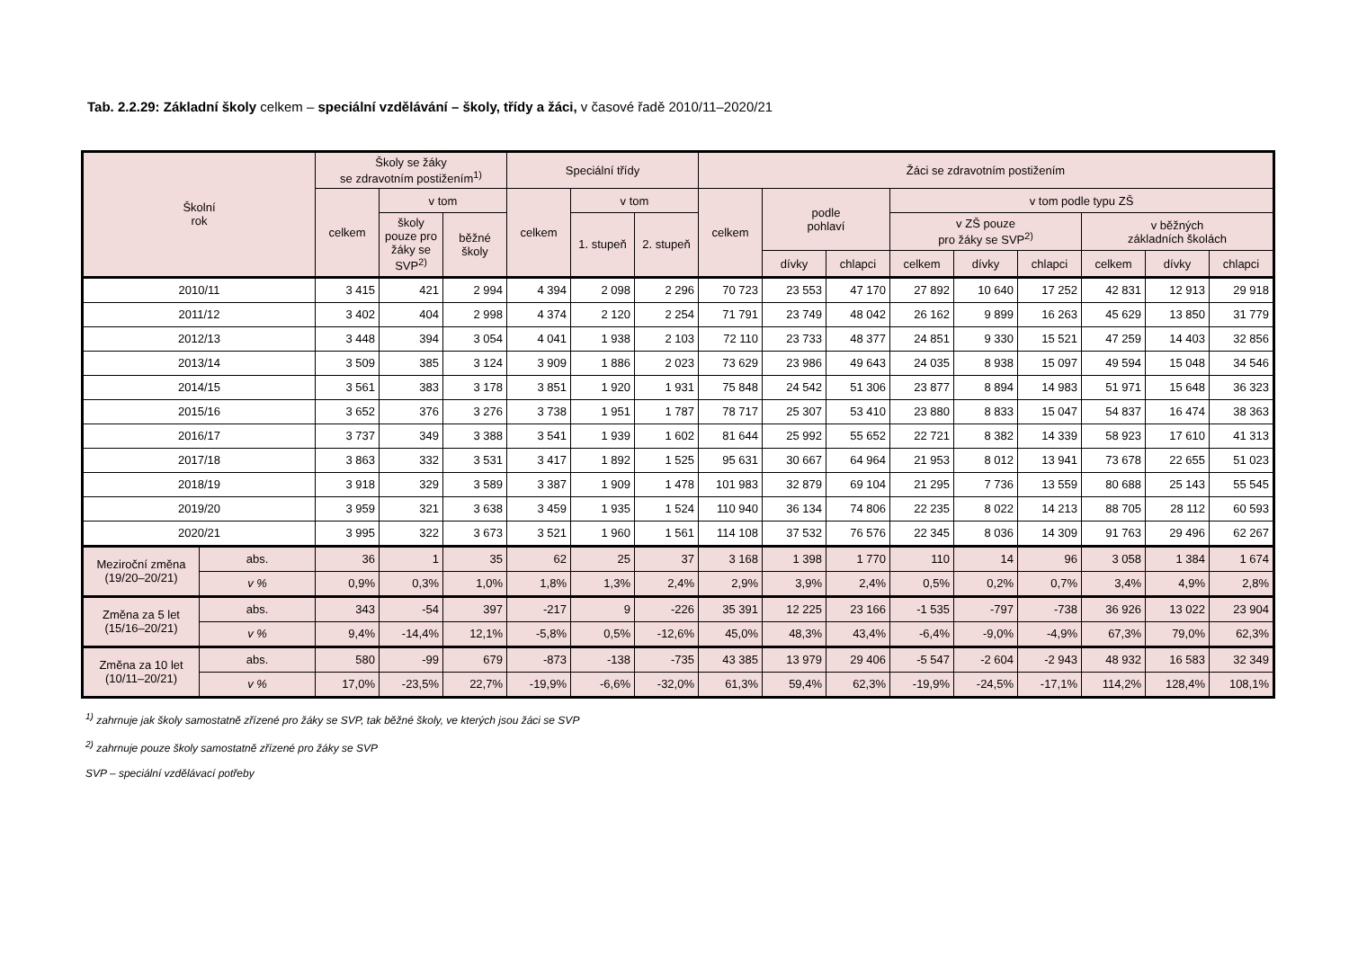Tab. 2.2.29: Základní školy celkem – speciální vzdělávání – školy, třídy a žáci, v časové řadě 2010/11–2020/21
| Školní rok | | Školy se žáky se zdravotním postižením<sup>1)</sup> | | | Speciální třídy | | | Žáci se zdravotním postižením | | | | | | | | |
| --- | --- | --- | --- | --- | --- | --- | --- | --- | --- | --- | --- | --- | --- | --- | --- | --- |
| | | celkem | v tom | | celkem | v tom | | celkem | podle pohlaví | | v tom podle typu ZŠ | | | | | |
| | | | školy pouze pro žáky se SVP<sup>2)</sup> | běžné školy | | 1. stupeň | 2. stupeň | | | | v ZŠ pouze pro žáky se SVP<sup>2)</sup> | | | v běžných základních školách | | |
| | | | | | | | | | dívky | chlapci | celkem | dívky | chlapci | celkem | dívky | chlapci |
| 2010/11 | | 3 415 | 421 | 2 994 | 4 394 | 2 098 | 2 296 | 70 723 | 23 553 | 47 170 | 27 892 | 10 640 | 17 252 | 42 831 | 12 913 | 29 918 |
| 2011/12 | | 3 402 | 404 | 2 998 | 4 374 | 2 120 | 2 254 | 71 791 | 23 749 | 48 042 | 26 162 | 9 899 | 16 263 | 45 629 | 13 850 | 31 779 |
| 2012/13 | | 3 448 | 394 | 3 054 | 4 041 | 1 938 | 2 103 | 72 110 | 23 733 | 48 377 | 24 851 | 9 330 | 15 521 | 47 259 | 14 403 | 32 856 |
| 2013/14 | | 3 509 | 385 | 3 124 | 3 909 | 1 886 | 2 023 | 73 629 | 23 986 | 49 643 | 24 035 | 8 938 | 15 097 | 49 594 | 15 048 | 34 546 |
| 2014/15 | | 3 561 | 383 | 3 178 | 3 851 | 1 920 | 1 931 | 75 848 | 24 542 | 51 306 | 23 877 | 8 894 | 14 983 | 51 971 | 15 648 | 36 323 |
| 2015/16 | | 3 652 | 376 | 3 276 | 3 738 | 1 951 | 1 787 | 78 717 | 25 307 | 53 410 | 23 880 | 8 833 | 15 047 | 54 837 | 16 474 | 38 363 |
| 2016/17 | | 3 737 | 349 | 3 388 | 3 541 | 1 939 | 1 602 | 81 644 | 25 992 | 55 652 | 22 721 | 8 382 | 14 339 | 58 923 | 17 610 | 41 313 |
| 2017/18 | | 3 863 | 332 | 3 531 | 3 417 | 1 892 | 1 525 | 95 631 | 30 667 | 64 964 | 21 953 | 8 012 | 13 941 | 73 678 | 22 655 | 51 023 |
| 2018/19 | | 3 918 | 329 | 3 589 | 3 387 | 1 909 | 1 478 | 101 983 | 32 879 | 69 104 | 21 295 | 7 736 | 13 559 | 80 688 | 25 143 | 55 545 |
| 2019/20 | | 3 959 | 321 | 3 638 | 3 459 | 1 935 | 1 524 | 110 940 | 36 134 | 74 806 | 22 235 | 8 022 | 14 213 | 88 705 | 28 112 | 60 593 |
| 2020/21 | | 3 995 | 322 | 3 673 | 3 521 | 1 960 | 1 561 | 114 108 | 37 532 | 76 576 | 22 345 | 8 036 | 14 309 | 91 763 | 29 496 | 62 267 |
| Meziroční změna (19/20–20/21) | abs. | 36 | 1 | 35 | 62 | 25 | 37 | 3 168 | 1 398 | 1 770 | 110 | 14 | 96 | 3 058 | 1 384 | 1 674 |
| | v % | 0,9% | 0,3% | 1,0% | 1,8% | 1,3% | 2,4% | 2,9% | 3,9% | 2,4% | 0,5% | 0,2% | 0,7% | 3,4% | 4,9% | 2,8% |
| Změna za 5 let (15/16–20/21) | abs. | 343 | -54 | 397 | -217 | 9 | -226 | 35 391 | 12 225 | 23 166 | -1 535 | -797 | -738 | 36 926 | 13 022 | 23 904 |
| | v % | 9,4% | -14,4% | 12,1% | -5,8% | 0,5% | -12,6% | 45,0% | 48,3% | 43,4% | -6,4% | -9,0% | -4,9% | 67,3% | 79,0% | 62,3% |
| Změna za 10 let (10/11–20/21) | abs. | 580 | -99 | 679 | -873 | -138 | -735 | 43 385 | 13 979 | 29 406 | -5 547 | -2 604 | -2 943 | 48 932 | 16 583 | 32 349 |
| | v % | 17,0% | -23,5% | 22,7% | -19,9% | -6,6% | -32,0% | 61,3% | 59,4% | 62,3% | -19,9% | -24,5% | -17,1% | 114,2% | 128,4% | 108,1% |
<sup>1)</sup> zahrnuje jak školy samostatně zřízené pro žáky se SVP, tak běžné školy, ve kterých jsou žáci se SVP
<sup>2)</sup> zahrnuje pouze školy samostatně zřízené pro žáky se SVP
SVP – speciální vzdělávací potřeby